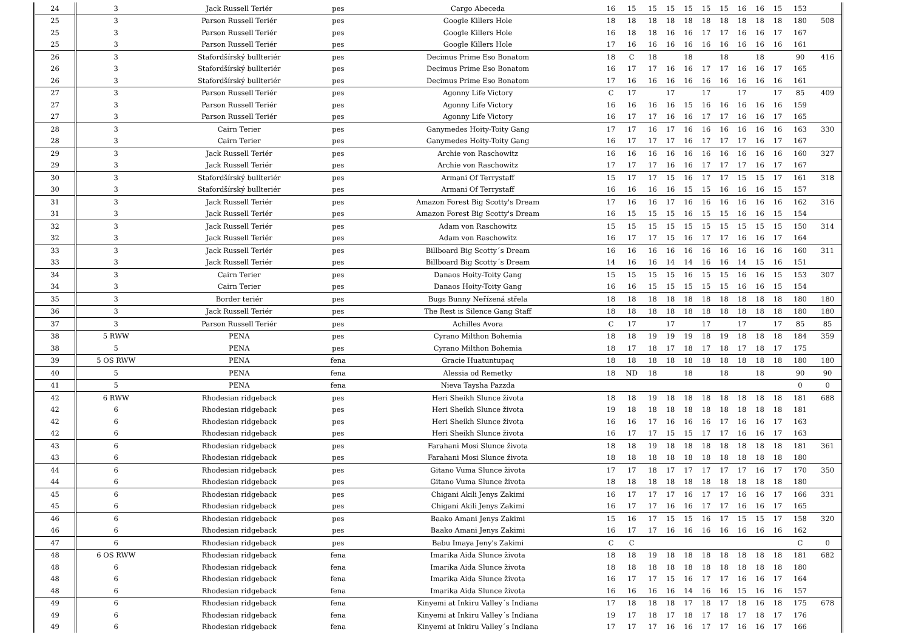| 24 | 3 | Jack Russell Teriér | pes | Cargo Abeceda | 16 | 15 | 15 | 15 | 15 | 15 | 15 | 16 | 16 | 15 | 153 | |
| 25 | 3 | Parson Russell Teriér | pes | Google Killers Hole | 18 | 18 | 18 | 18 | 18 | 18 | 18 | 18 | 18 | 18 | 180 | 508 |
| 25 | 3 | Parson Russell Teriér | pes | Google Killers Hole | 16 | 18 | 18 | 16 | 16 | 17 | 17 | 16 | 16 | 17 | 167 | |
| 25 | 3 | Parson Russell Teriér | pes | Google Killers Hole | 17 | 16 | 16 | 16 | 16 | 16 | 16 | 16 | 16 | 16 | 161 | |
| 26 | 3 | Stafordšírský bullteriér | pes | Decimus Prime Eso Bonatom | 18 | C | 18 | | 18 | | 18 | | 18 | | 90 | 416 |
| 26 | 3 | Stafordšírský bullteriér | pes | Decimus Prime Eso Bonatom | 16 | 17 | 17 | 16 | 16 | 17 | 17 | 16 | 16 | 17 | 165 | |
| 26 | 3 | Stafordšírský bullteriér | pes | Decimus Prime Eso Bonatom | 17 | 16 | 16 | 16 | 16 | 16 | 16 | 16 | 16 | 16 | 161 | |
| 27 | 3 | Parson Russell Teriér | pes | Agonny Life Victory | C | 17 | | 17 | | 17 | | 17 | | 17 | 85 | 409 |
| 27 | 3 | Parson Russell Teriér | pes | Agonny Life Victory | 16 | 16 | 16 | 16 | 15 | 16 | 16 | 16 | 16 | 16 | 159 | |
| 27 | 3 | Parson Russell Teriér | pes | Agonny Life Victory | 16 | 17 | 17 | 16 | 16 | 17 | 17 | 16 | 16 | 17 | 165 | |
| 28 | 3 | Cairn Terier | pes | Ganymedes Hoity-Toity Gang | 17 | 17 | 16 | 17 | 16 | 16 | 16 | 16 | 16 | 16 | 163 | 330 |
| 28 | 3 | Cairn Terier | pes | Ganymedes Hoity-Toity Gang | 16 | 17 | 17 | 17 | 16 | 17 | 17 | 17 | 16 | 17 | 167 | |
| 29 | 3 | Jack Russell Teriér | pes | Archie von Raschowitz | 16 | 16 | 16 | 16 | 16 | 16 | 16 | 16 | 16 | 16 | 160 | 327 |
| 29 | 3 | Jack Russell Teriér | pes | Archie von Raschowitz | 17 | 17 | 17 | 16 | 16 | 17 | 17 | 17 | 16 | 17 | 167 | |
| 30 | 3 | Stafordšírský bullteriér | pes | Armani Of Terrystaff | 15 | 17 | 17 | 15 | 16 | 17 | 17 | 15 | 15 | 17 | 161 | 318 |
| 30 | 3 | Stafordšírský bullteriér | pes | Armani Of Terrystaff | 16 | 16 | 16 | 16 | 15 | 15 | 16 | 16 | 16 | 15 | 157 | |
| 31 | 3 | Jack Russell Teriér | pes | Amazon Forest Big Scotty's Dream | 17 | 16 | 16 | 17 | 16 | 16 | 16 | 16 | 16 | 16 | 162 | 316 |
| 31 | 3 | Jack Russell Teriér | pes | Amazon Forest Big Scotty's Dream | 16 | 15 | 15 | 15 | 16 | 15 | 15 | 16 | 16 | 15 | 154 | |
| 32 | 3 | Jack Russell Teriér | pes | Adam von Raschowitz | 15 | 15 | 15 | 15 | 15 | 15 | 15 | 15 | 15 | 15 | 150 | 314 |
| 32 | 3 | Jack Russell Teriér | pes | Adam von Raschowitz | 16 | 17 | 17 | 15 | 16 | 17 | 17 | 16 | 16 | 17 | 164 | |
| 33 | 3 | Jack Russell Teriér | pes | Billboard Big Scotty´s Dream | 16 | 16 | 16 | 16 | 16 | 16 | 16 | 16 | 16 | 16 | 160 | 311 |
| 33 | 3 | Jack Russell Teriér | pes | Billboard Big Scotty´s Dream | 14 | 16 | 16 | 14 | 14 | 16 | 16 | 14 | 15 | 16 | 151 | |
| 34 | 3 | Cairn Terier | pes | Danaos Hoity-Toity Gang | 15 | 15 | 15 | 15 | 16 | 15 | 15 | 16 | 16 | 15 | 153 | 307 |
| 34 | 3 | Cairn Terier | pes | Danaos Hoity-Toity Gang | 16 | 16 | 15 | 15 | 15 | 15 | 15 | 16 | 16 | 15 | 154 | |
| 35 | 3 | Border teriér | pes | Bugs Bunny Neřízená střela | 18 | 18 | 18 | 18 | 18 | 18 | 18 | 18 | 18 | 18 | 180 | 180 |
| 36 | 3 | Jack Russell Teriér | pes | The Rest is Silence Gang Staff | 18 | 18 | 18 | 18 | 18 | 18 | 18 | 18 | 18 | 18 | 180 | 180 |
| 37 | 3 | Parson Russell Teriér | pes | Achilles Avora | C | 17 | | 17 | | 17 | | 17 | | 17 | 85 | 85 |
| 38 | 5 RWW | PENA | pes | Cyrano Milthon Bohemia | 18 | 18 | 19 | 19 | 19 | 18 | 19 | 18 | 18 | 18 | 184 | 359 |
| 38 | 5 | PENA | pes | Cyrano Milthon Bohemia | 18 | 17 | 18 | 17 | 18 | 17 | 18 | 17 | 18 | 17 | 175 | |
| 39 | 5 OS RWW | PENA | fena | Gracie Huatuntupaq | 18 | 18 | 18 | 18 | 18 | 18 | 18 | 18 | 18 | 18 | 180 | 180 |
| 40 | 5 | PENA | fena | Alessia od Remetky | 18 | ND | 18 | | 18 | | 18 | | 18 | | 90 | 90 |
| 41 | 5 | PENA | fena | Nieva Taysha Pazzda | | | | | | | | | | | 0 | 0 |
| 42 | 6 RWW | Rhodesian ridgeback | pes | Heri Sheikh Slunce života | 18 | 18 | 19 | 18 | 18 | 18 | 18 | 18 | 18 | 18 | 181 | 688 |
| 42 | 6 | Rhodesian ridgeback | pes | Heri Sheikh Slunce života | 19 | 18 | 18 | 18 | 18 | 18 | 18 | 18 | 18 | 18 | 181 | |
| 42 | 6 | Rhodesian ridgeback | pes | Heri Sheikh Slunce života | 16 | 16 | 17 | 16 | 16 | 16 | 17 | 16 | 16 | 17 | 163 | |
| 42 | 6 | Rhodesian ridgeback | pes | Heri Sheikh Slunce života | 16 | 17 | 17 | 15 | 15 | 17 | 17 | 16 | 16 | 17 | 163 | |
| 43 | 6 | Rhodesian ridgeback | pes | Farahani Mosi Slunce života | 18 | 18 | 19 | 18 | 18 | 18 | 18 | 18 | 18 | 18 | 181 | 361 |
| 43 | 6 | Rhodesian ridgeback | pes | Farahani Mosi Slunce života | 18 | 18 | 18 | 18 | 18 | 18 | 18 | 18 | 18 | 18 | 180 | |
| 44 | 6 | Rhodesian ridgeback | pes | Gitano Vuma Slunce života | 17 | 17 | 18 | 17 | 17 | 17 | 17 | 17 | 16 | 17 | 170 | 350 |
| 44 | 6 | Rhodesian ridgeback | pes | Gitano Vuma Slunce života | 18 | 18 | 18 | 18 | 18 | 18 | 18 | 18 | 18 | 18 | 180 | |
| 45 | 6 | Rhodesian ridgeback | pes | Chigani Akili Jenys Zakimi | 16 | 17 | 17 | 17 | 16 | 17 | 17 | 16 | 16 | 17 | 166 | 331 |
| 45 | 6 | Rhodesian ridgeback | pes | Chigani Akili Jenys Zakimi | 16 | 17 | 17 | 16 | 16 | 17 | 17 | 16 | 16 | 17 | 165 | |
| 46 | 6 | Rhodesian ridgeback | pes | Baako Amani Jenys Zakimi | 15 | 16 | 17 | 15 | 15 | 16 | 17 | 15 | 15 | 17 | 158 | 320 |
| 46 | 6 | Rhodesian ridgeback | pes | Baako Amani Jenys Zakimi | 16 | 17 | 17 | 16 | 16 | 16 | 16 | 16 | 16 | 16 | 162 | |
| 47 | 6 | Rhodesian ridgeback | pes | Babu Imaya Jeny's Zakimi | C | C | | | | | | | | | C | 0 |
| 48 | 6 OS RWW | Rhodesian ridgeback | fena | Imarika Aida Slunce života | 18 | 18 | 19 | 18 | 18 | 18 | 18 | 18 | 18 | 18 | 181 | 682 |
| 48 | 6 | Rhodesian ridgeback | fena | Imarika Aida Slunce života | 18 | 18 | 18 | 18 | 18 | 18 | 18 | 18 | 18 | 18 | 180 | |
| 48 | 6 | Rhodesian ridgeback | fena | Imarika Aida Slunce života | 16 | 17 | 17 | 15 | 16 | 17 | 17 | 16 | 16 | 17 | 164 | |
| 48 | 6 | Rhodesian ridgeback | fena | Imarika Aida Slunce života | 16 | 16 | 16 | 16 | 14 | 16 | 16 | 15 | 16 | 16 | 157 | |
| 49 | 6 | Rhodesian ridgeback | fena | Kinyemi at Inkiru Valley´s Indiana | 17 | 18 | 18 | 18 | 17 | 18 | 17 | 18 | 16 | 18 | 175 | 678 |
| 49 | 6 | Rhodesian ridgeback | fena | Kinyemi at Inkiru Valley´s Indiana | 19 | 17 | 18 | 17 | 18 | 17 | 18 | 17 | 18 | 17 | 176 | |
| 49 | 6 | Rhodesian ridgeback | fena | Kinyemi at Inkiru Valley´s Indiana | 17 | 17 | 17 | 16 | 16 | 17 | 17 | 16 | 16 | 17 | 166 | |